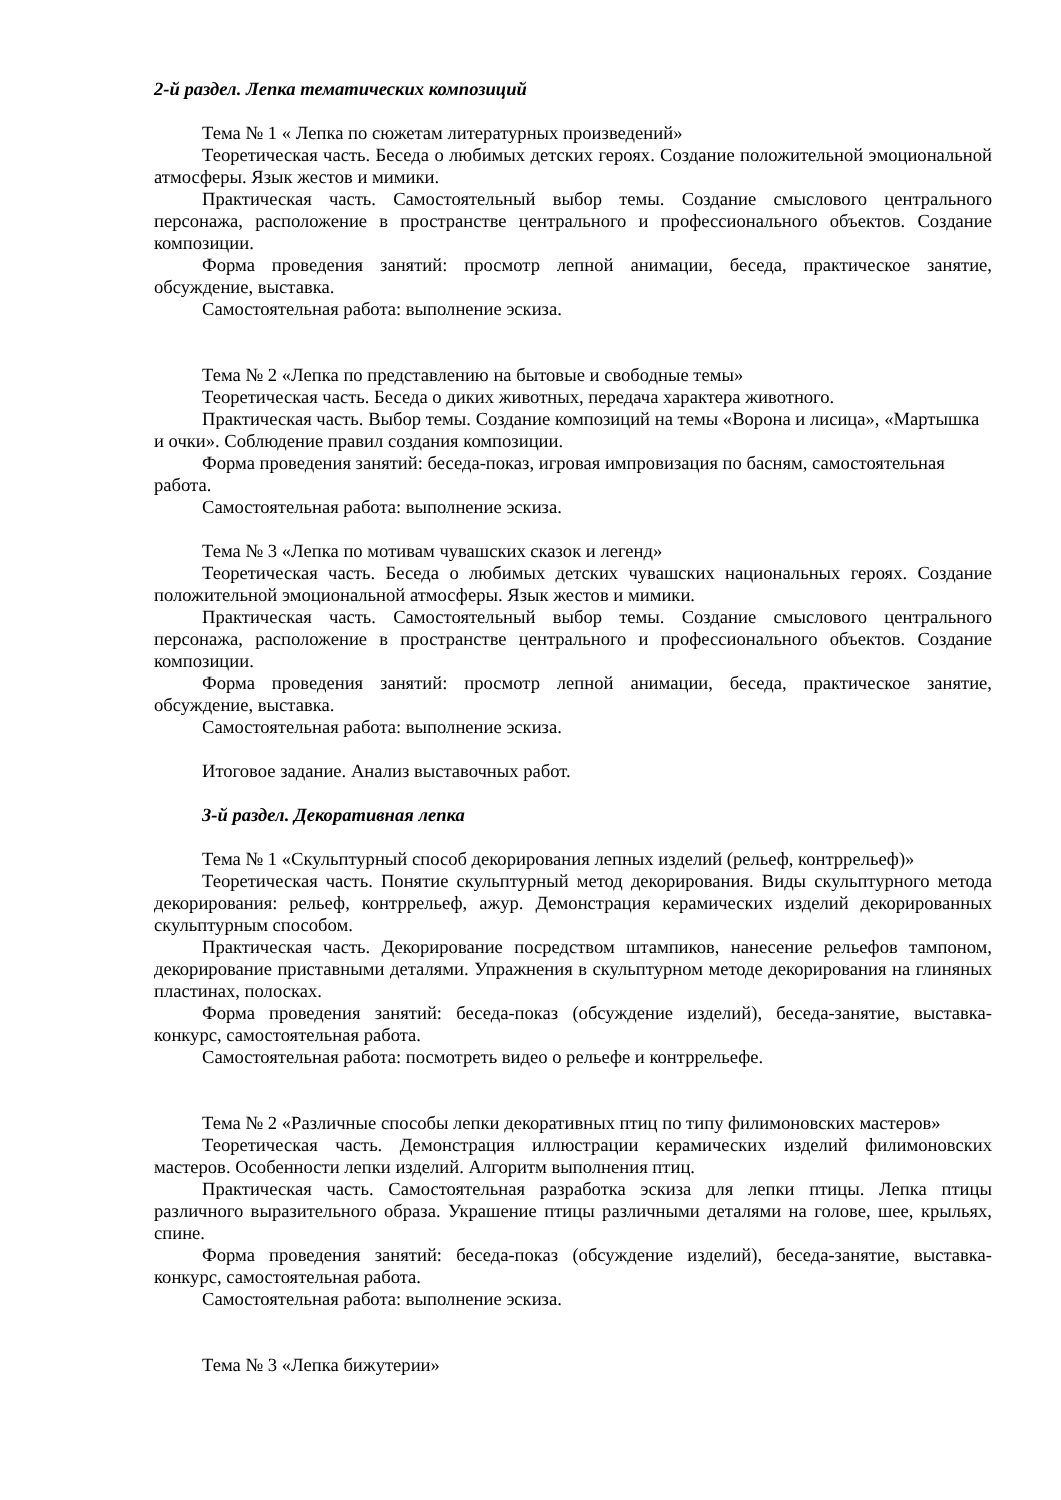2-й раздел. Лепка тематических композиций
Тема № 1 « Лепка по сюжетам литературных произведений»
Теоретическая часть. Беседа о любимых детских героях. Создание положительной эмоциональной атмосферы. Язык жестов и мимики.
Практическая часть. Самостоятельный выбор темы. Создание смыслового центрального персонажа, расположение в пространстве центрального и профессионального объектов. Создание композиции.
Форма проведения занятий: просмотр лепной анимации, беседа, практическое занятие, обсуждение, выставка.
Самостоятельная работа: выполнение эскиза.
Тема № 2 «Лепка по представлению на бытовые и свободные темы»
Теоретическая часть. Беседа о диких животных, передача характера животного.
Практическая часть. Выбор темы. Создание композиций на темы «Ворона и лисица», «Мартышка и очки». Соблюдение правил создания композиции.
Форма проведения занятий: беседа-показ, игровая импровизация по басням, самостоятельная работа.
Самостоятельная работа: выполнение эскиза.
Тема № 3 «Лепка по мотивам чувашских сказок и легенд»
Теоретическая часть. Беседа о любимых детских чувашских национальных героях. Создание положительной эмоциональной атмосферы. Язык жестов и мимики.
Практическая часть. Самостоятельный выбор темы. Создание смыслового центрального персонажа, расположение в пространстве центрального и профессионального объектов. Создание композиции.
Форма проведения занятий: просмотр лепной анимации, беседа, практическое занятие, обсуждение, выставка.
Самостоятельная работа: выполнение эскиза.
Итоговое задание. Анализ выставочных работ.
3-й раздел. Декоративная лепка
Тема № 1 «Скульптурный способ декорирования лепных изделий (рельеф, контррельеф)»
Теоретическая часть. Понятие скульптурный метод декорирования. Виды скульптурного метода декорирования: рельеф, контррельеф, ажур. Демонстрация керамических изделий декорированных скульптурным способом.
Практическая часть. Декорирование посредством штампиков, нанесение рельефов тампоном, декорирование приставными деталями. Упражнения в скульптурном методе декорирования на глиняных пластинах, полосках.
Форма проведения занятий: беседа-показ (обсуждение изделий), беседа-занятие, выставка-конкурс, самостоятельная работа.
Самостоятельная работа: посмотреть видео о рельефе и контррельефе.
Тема № 2 «Различные способы лепки декоративных птиц по типу филимоновских мастеров»
Теоретическая часть. Демонстрация иллюстрации керамических изделий филимоновских мастеров. Особенности лепки изделий. Алгоритм выполнения птиц.
Практическая часть. Самостоятельная разработка эскиза для лепки птицы. Лепка птицы различного выразительного образа. Украшение птицы различными деталями на голове, шее, крыльях, спине.
Форма проведения занятий: беседа-показ (обсуждение изделий), беседа-занятие, выставка-конкурс, самостоятельная работа.
Самостоятельная работа: выполнение эскиза.
Тема № 3 «Лепка бижутерии»